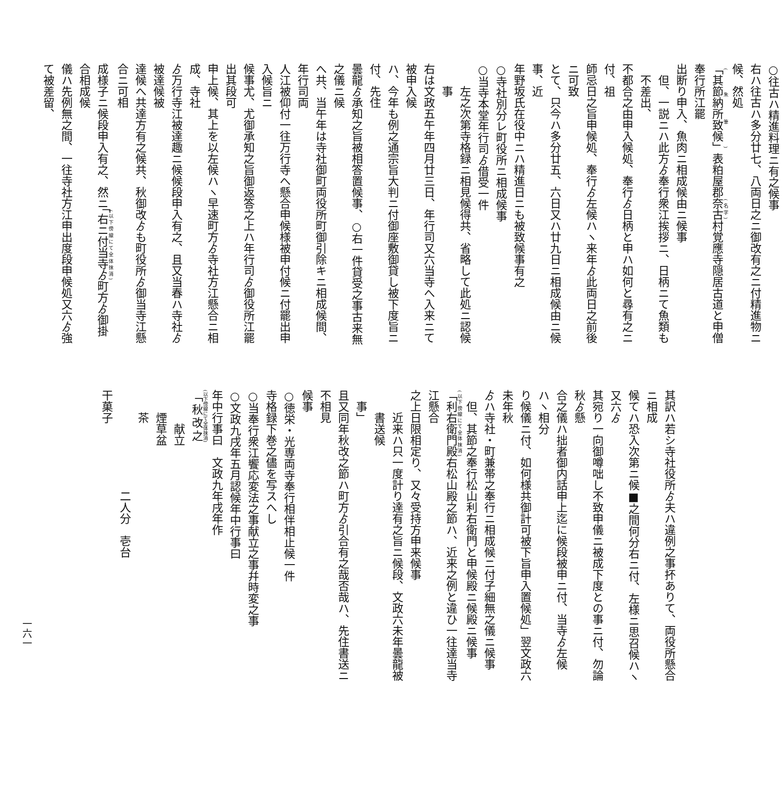○往古ハ精進料理ニ有之候事
右ハ往古ハ多分廿七、八両日之ニ御改有之ニ付精進物ニ候、然処
「其節納所致候」表粕屋郡奈古村覚應寺隠居古道と申僧奉行所江罷
出断り申入、魚肉ニ相成候由ニ候事
但、一説ニハ此方ゟ奉行衆江挨拶ニ、日柄ニて魚類も不差出、
不都合之由申入候処、奉行ゟ日柄と申ハ如何と尋有之ニ付、祖
師忌日之旨申候処、奉行ゟ左候ハヽ来年ゟ此両日之前後ニ可致
とて、只今ハ多分廿五、六日又ハ廿九日ニ相成候由ニ候事、近
年野坂氏在役中ニハ精進日ニも被致候事有之
○寺社別分レ町役所ニ相成候事
○当寺本堂年行司ゟ借受一件
左之次第寺格録ニ相見候得共、省略して此処ニ認候事
右は文政五午年四月廿三日、年行司又六当寺へ入来ニて被申入候
ハ、今年も例之通宗旨大判ニ付御座敷御貸し被下度旨ニ付、先住
曇龍ゟ承知之旨被相答置候事、○右一件貸受之事古来無之儀ニ候
へ共、当午年は寺社御町両役所町御引除キニ相成候間、年行司両
人江被仰付一往万行寺へ懸合申候様被申付候ニ付罷出申入候旨ニ
候事尤、尤御承知之旨御返答之上ハ年行司ゟ御役所江罷出其段可
申上候、其上を以左候ハヽ早速町方ゟ寺社方江懸合ニ相成、寺社
ゟ万行寺江被達趣ニ候候段申入有之、且又当春ハ寺社ゟ被達候被
達候へ共達方有之候共、秋御改ゟも町役所ゟ御当寺江懸合ニ可相
成様子ニ候段申入有之、然ニ「右ニ付当寺ゟ町方ゟ御掛合相成候
儀ハ先例無之間、一往寺社方江申出度段申候処又六ゟ強て被差留、
其訳ハ若シ寺社役所ゟ夫ハ違例之事抔ありて、両役所懸合ニ相成
候てハ恐入次第ニ候■之間何分右ニ付、左様ニ思召候ハヽ又六ゟ
其宛り一向御噂咄し不致申儀ニ被成下度との事ニ付、勿論秋ゟ懸
合之儀ハ拙者御内話申上迄に候段被申ニ付、当寺ゟ左候ハヽ相分
り候儀ニ付、如何様共御計可被下旨申入置候処」翌文政六未年秋
ゟハ寺社・町兼帯之奉行ニ相成候ニ付子細無之儀ニ候事
但、其節之奉行松山利右衛門と申候殿ニ候殿ニ候事
「利右衛門殿右松山殿之節ハ、近来之例と違ひ一往達当寺江懸合
之上日限相定り、又々受持方申来候事
近来ハ只一度計り達有之旨ニ候段、文政六未年曇龍被書送候
事」
且又同年秋改之節ハ町方ゟ引合有之哉否哉ハ、先住書送ニ不相見
候事
○徳栄・光専両寺奉行相伴相止候一件
寺格録下巻之儘を写スへし
○当奉行衆江饗応変法之事献立之事幷時変之事
○文政九戌年五月認候年中行事曰
年中行事曰　文政九年戌年作
「秋改之
献立
煙草盆
茶
二人分　壱台
干菓子
一六一